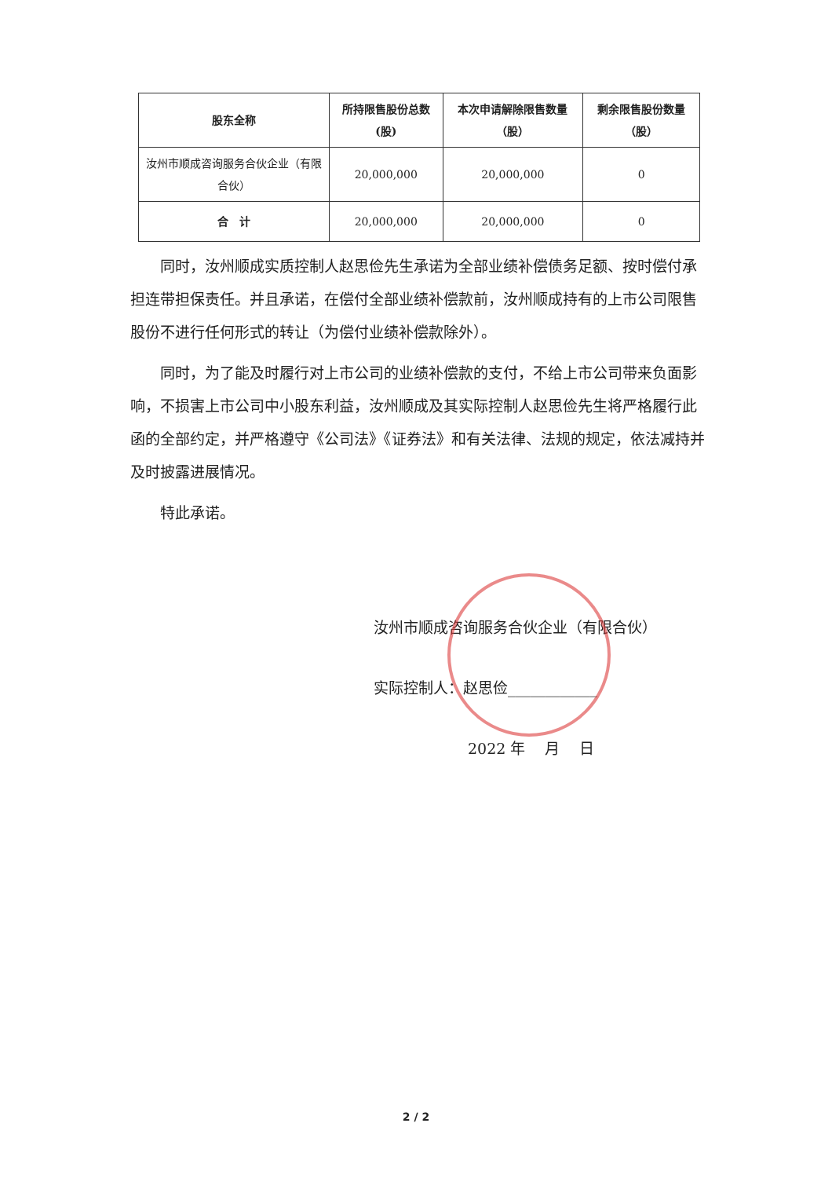| 股东全称 | 所持限售股份总数(股) | 本次申请解除限售数量（股） | 剩余限售股份数量（股） |
| --- | --- | --- | --- |
| 汝州市顺成咨询服务合伙企业（有限合伙） | 20,000,000 | 20,000,000 | 0 |
| 合 计 | 20,000,000 | 20,000,000 | 0 |
同时，汝州顺成实质控制人赵思俭先生承诺为全部业绩补偿债务足额、按时偿付承担连带担保责任。并且承诺，在偿付全部业绩补偿款前，汝州顺成持有的上市公司限售股份不进行任何形式的转让（为偿付业绩补偿款除外）。
同时，为了能及时履行对上市公司的业绩补偿款的支付，不给上市公司带来负面影响，不损害上市公司中小股东利益，汝州顺成及其实际控制人赵思俭先生将严格履行此函的全部约定，并严格遵守《公司法》《证券法》和有关法律、法规的规定，依法减持并及时披露进展情况。
特此承诺。
汝州市顺成咨询服务合伙企业（有限合伙）
实际控制人：赵思俭____________
2022 年　 月　 日
2 / 2